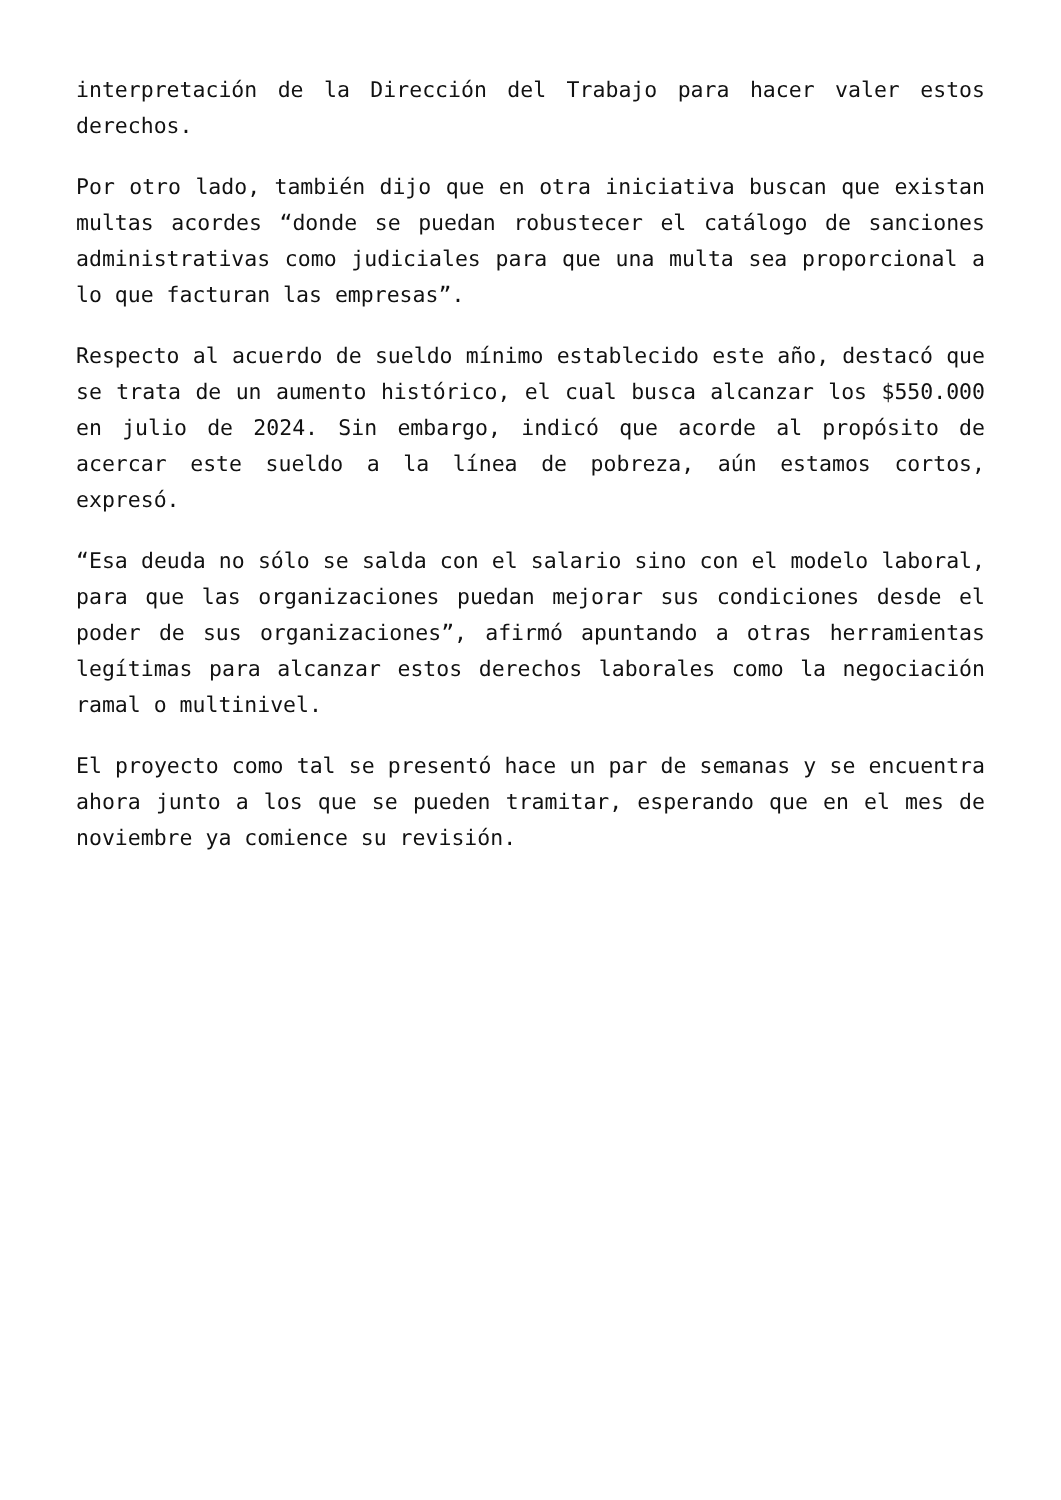interpretación de la Dirección del Trabajo para hacer valer estos derechos.
Por otro lado, también dijo que en otra iniciativa buscan que existan multas acordes “donde se puedan robustecer el catálogo de sanciones administrativas como judiciales para que una multa sea proporcional a lo que facturan las empresas”.
Respecto al acuerdo de sueldo mínimo establecido este año, destacó que se trata de un aumento histórico, el cual busca alcanzar los $550.000 en julio de 2024. Sin embargo, indicó que acorde al propósito de acercar este sueldo a la línea de pobreza, aún estamos cortos, expresó.
“Esa deuda no sólo se salda con el salario sino con el modelo laboral, para que las organizaciones puedan mejorar sus condiciones desde el poder de sus organizaciones”, afirmó apuntando a otras herramientas legítimas para alcanzar estos derechos laborales como la negociación ramal o multinivel.
El proyecto como tal se presentó hace un par de semanas y se encuentra ahora junto a los que se pueden tramitar, esperando que en el mes de noviembre ya comience su revisión.